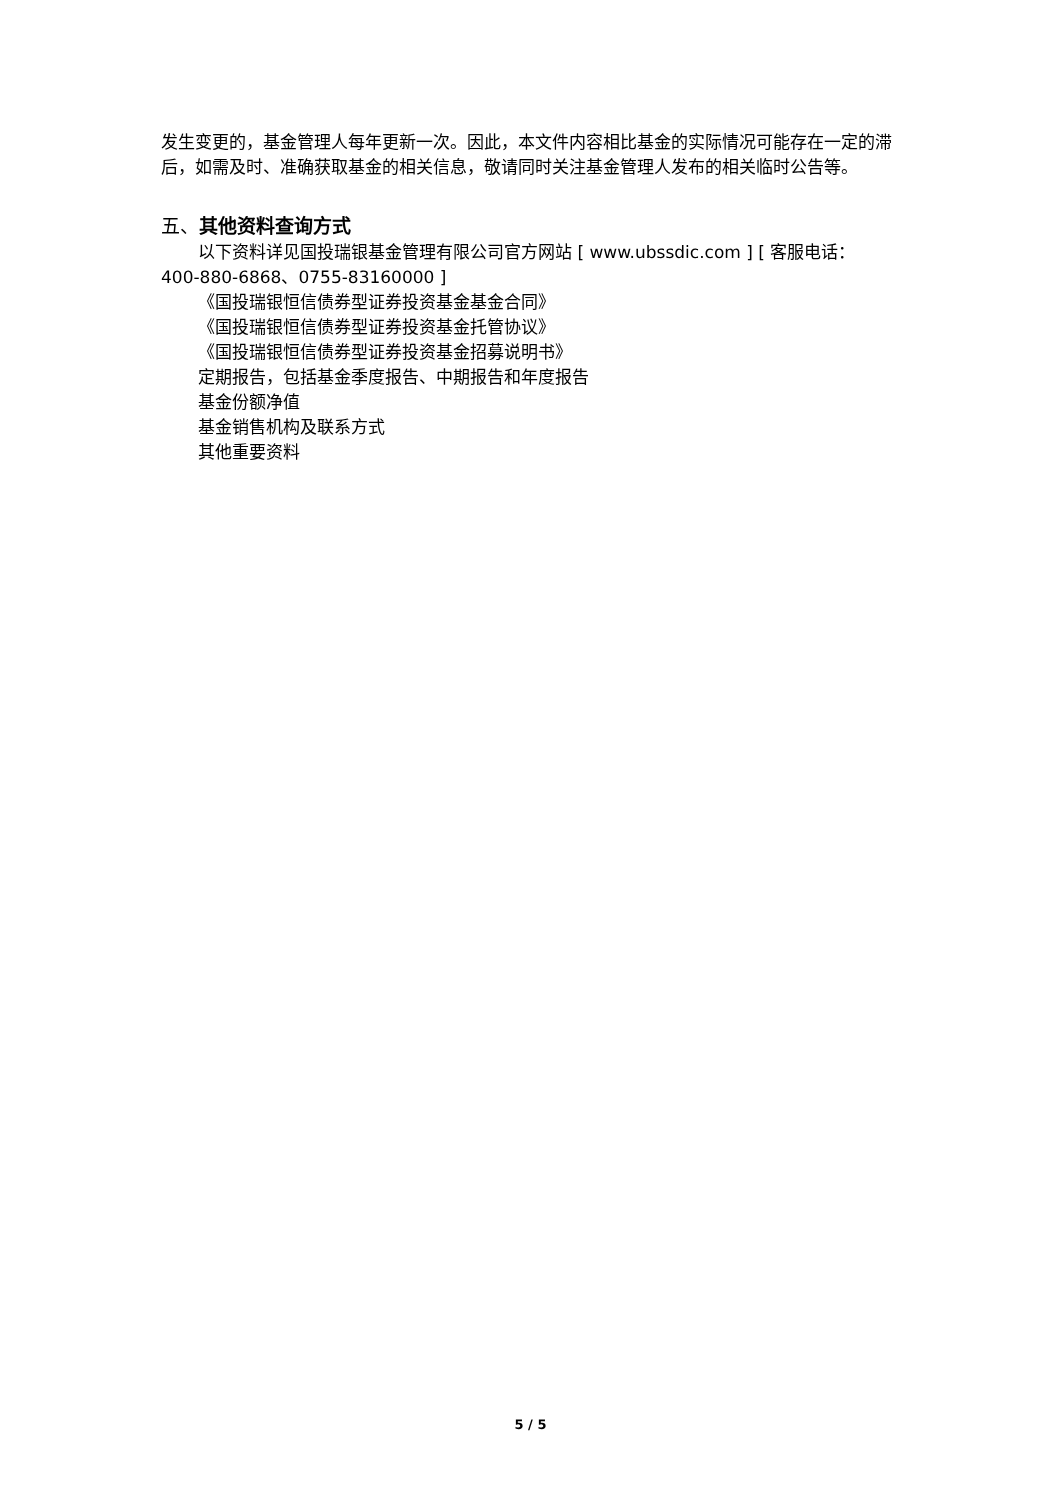发生变更的，基金管理人每年更新一次。因此，本文件内容相比基金的实际情况可能存在一定的滞后，如需及时、准确获取基金的相关信息，敬请同时关注基金管理人发布的相关临时公告等。
五、其他资料查询方式
以下资料详见国投瑞银基金管理有限公司官方网站 [ www.ubssdic.com ] [ 客服电话：
400-880-6868、0755-83160000 ]
《国投瑞银恒信债券型证券投资基金基金合同》
《国投瑞银恒信债券型证券投资基金托管协议》
《国投瑞银恒信债券型证券投资基金招募说明书》
定期报告，包括基金季度报告、中期报告和年度报告
基金份额净值
基金销售机构及联系方式
其他重要资料
5 / 5